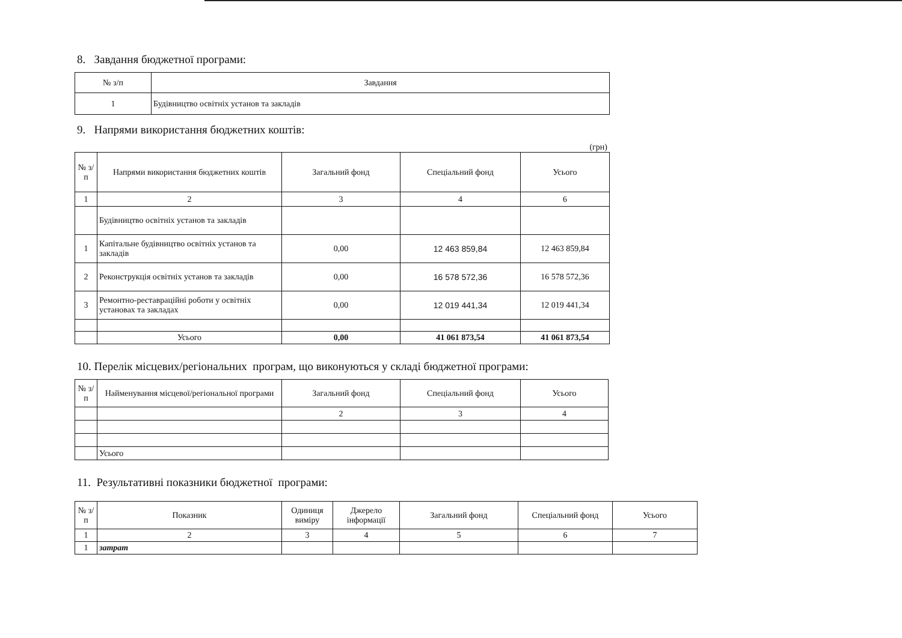8. Завдання бюджетної програми:
| № з/п | Завдання |
| --- | --- |
| 1 | Будівництво освітніх установ та закладів |
9. Напрями використання бюджетних коштів:
(грн)
| № з/п | Напрями використання бюджетних коштів | Загальний фонд | Спеціальний фонд | Усього |
| --- | --- | --- | --- | --- |
| 1 | 2 | 3 | 4 | 6 |
| | Будівництво освітніх установ та закладів | | | |
| 1 | Капітальне будівництво освітніх установ та закладів | 0,00 | 12 463 859,84 | 12 463 859,84 |
| 2 | Реконструкція освітніх установ та закладів | 0,00 | 16 578 572,36 | 16 578 572,36 |
| 3 | Ремонтно-реставраційні роботи у освітніх установах та закладах | 0,00 | 12 019 441,34 | 12 019 441,34 |
| | Усього | 0,00 | 41 061 873,54 | 41 061 873,54 |
10. Перелік місцевих/регіональних програм, що виконуються у складі бюджетної програми:
| № з/п | Найменування місцевої/регіональної програми | Загальний фонд | Спеціальний фонд | Усього |
| --- | --- | --- | --- | --- |
| | | 2 | 3 | 4 |
| | Усього | | | |
11. Результативні показники бюджетної програми:
| № з/п | Показник | Одиниця виміру | Джерело інформації | Загальний фонд | Спеціальний фонд | Усього |
| --- | --- | --- | --- | --- | --- | --- |
| 1 | 2 | 3 | 4 | 5 | 6 | 7 |
| 1 | затрат | | | | | |